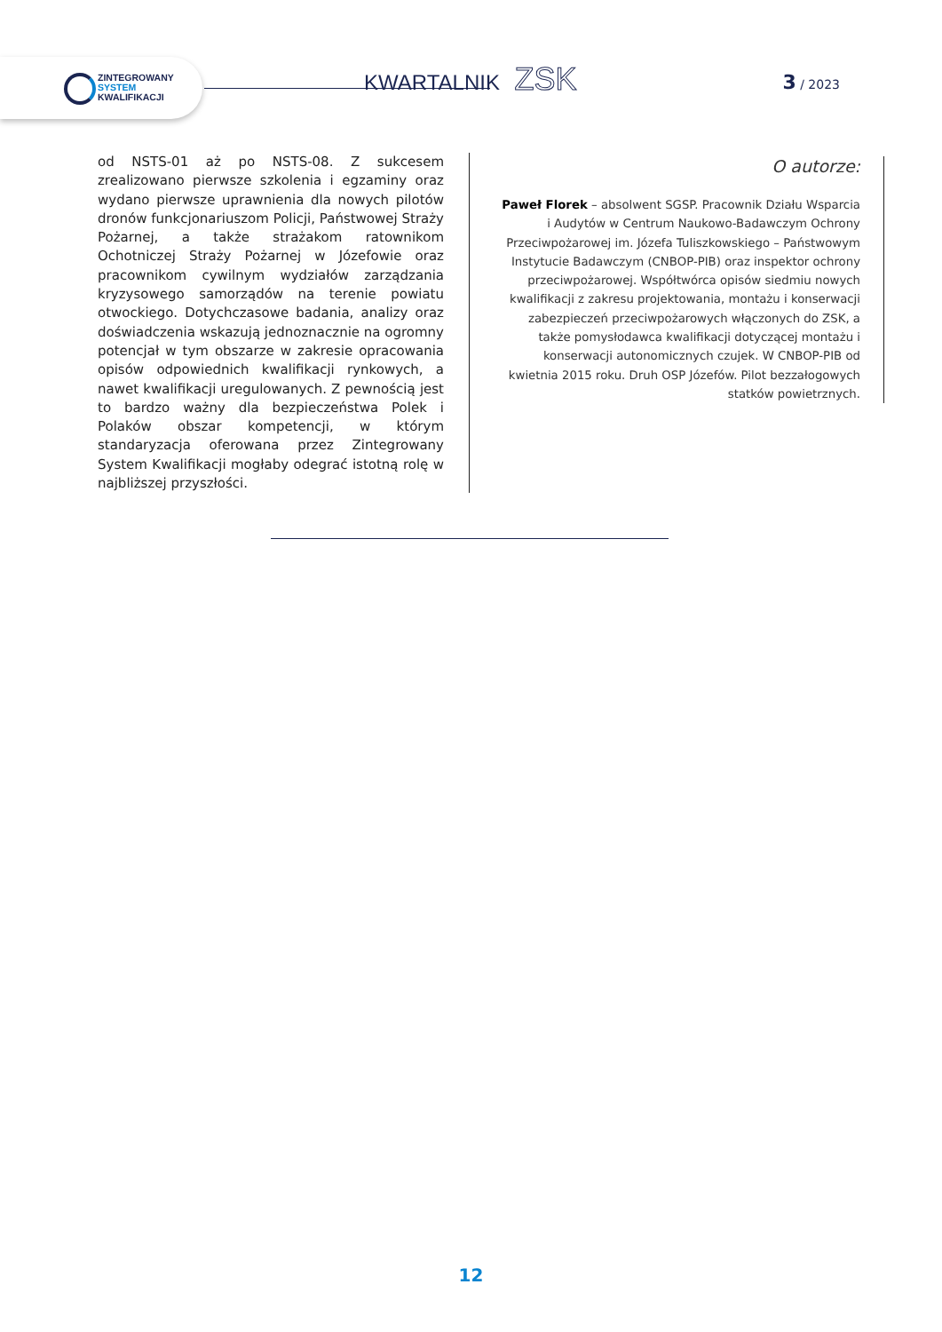ZINTEGROWANY
SYSTEM
KWALIFIKACJI
KWARTALNIK ZSK 3 / 2023
od NSTS-01 aż po NSTS-08. Z sukcesem zrealizowano pierwsze szkolenia i egzaminy oraz wydano pierwsze uprawnienia dla nowych pilotów dronów funkcjona­riuszom Policji, Państwowej Straży Pożarnej, a także strażakom ratownikom Ochotniczej Straży Pożarnej w Józefowie oraz pracownikom cywilnym wydziałów zarządzania kryzysowego samorządów na terenie po­wiatu otwockiego. Dotychczasowe badania, analizy oraz doświadczenia wskazują jednoznacznie na ogrom­ny potencjał w tym obszarze w zakresie opracowania opisów odpowiednich kwalifikacji rynkowych, a nawet kwalifikacji uregulowanych. Z pewnością jest to bar­dzo ważny dla bezpieczeństwa Polek i Polaków obszar kompetencji, w którym standaryzacja oferowana przez Zintegrowany System Kwalifikacji mogłaby odegrać istotną rolę w najbliższej przyszłości.
O autorze:
Paweł Florek – absolwent SGSP. Pracownik Działu Wsparcia i Audytów w Centrum Naukowo-Badawczym Ochrony Przeciwpożarowej im. Józefa Tuliszkowskiego – Państwowym Instytucie Badawczym (CNBOP-PIB) oraz inspektor ochrony przeciwpożarowej. Współtwórca opisów siedmiu nowych kwalifikacji z zakresu projektowania, montażu i konserwacji zabezpieczeń przeciwpożarowych włączonych do ZSK, a także pomysłodawca kwalifikacji dotyczącej montażu i konserwacji autonomicznych czujek. W CNBOP-PIB od kwietnia 2015 roku. Druh OSP Józefów. Pilot bezzałogowych statków powietrznych.
12